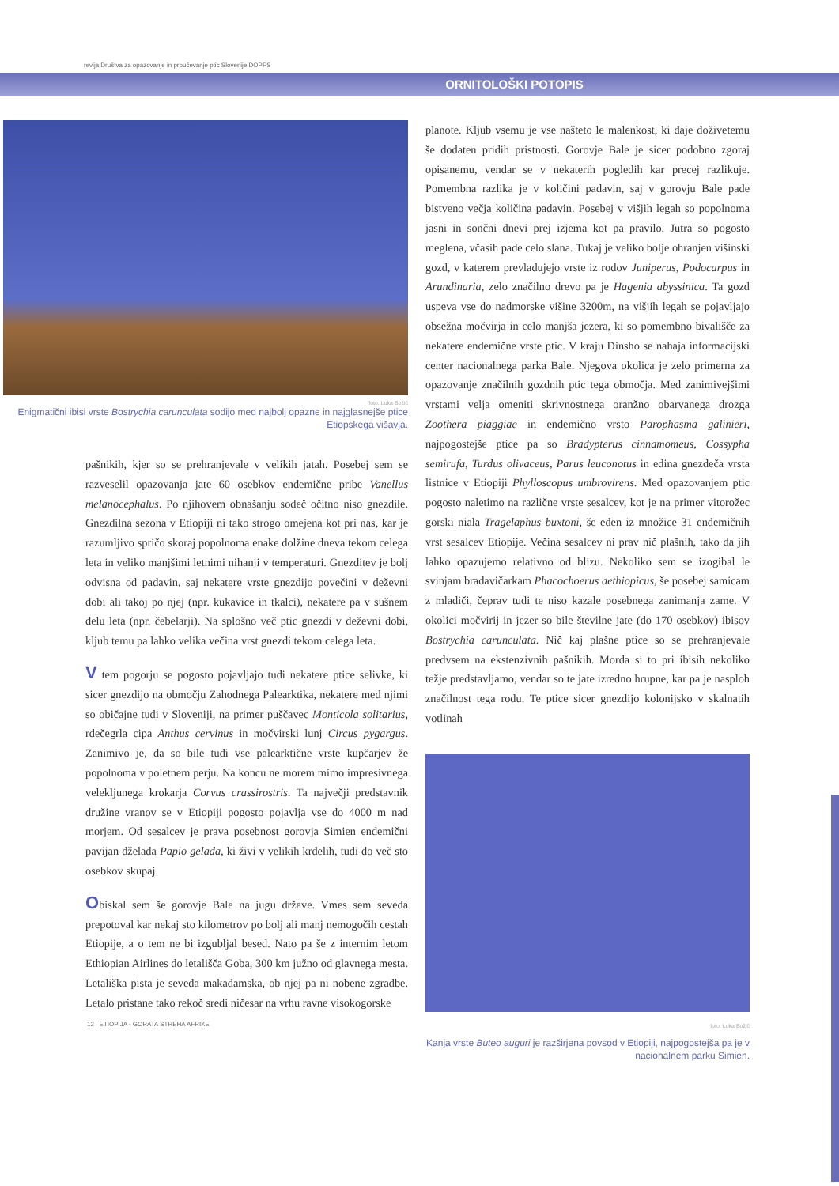revija Društva za opazovanje in proučevanje ptic Slovenije DOPPS
ORNITOLOŠKI POTOPIS
foto: Luka Božič
Enigmatični ibisi vrste Bostrychia carunculata sodijo med najbolj opazne in najglasnejše ptice Etiopskega višavja.
pašnikih, kjer so se prehranjevale v velikih jatah. Posebej sem se razveselil opazovanja jate 60 osebkov endemične pribe Vanellus melanocephalus. Po njihovem obnašanju sodeč očitno niso gnezdile. Gnezdilna sezona v Etiopiji ni tako strogo omejena kot pri nas, kar je razumljivo spričo skoraj popolnoma enake dolžine dneva tekom celega leta in veliko manjšimi letnimi nihanji v temperaturi. Gnezditev je bolj odvisna od padavin, saj nekatere vrste gnezdijo povečini v deževni dobi ali takoj po njej (npr. kukavice in tkalci), nekatere pa v sušnem delu leta (npr. čebelarji). Na splošno več ptic gnezdi v deževni dobi, kljub temu pa lahko velika večina vrst gnezdi tekom celega leta.
V tem pogorju se pogosto pojavljajo tudi nekatere ptice selivke, ki sicer gnezdijo na območju Zahodnega Palearktika, nekatere med njimi so običajne tudi v Sloveniji, na primer puščavec Monticola solitarius, rdečegrla cipa Anthus cervinus in močvirski lunj Circus pygargus. Zanimivo je, da so bile tudi vse palearktične vrste kupčarjev že popolnoma v poletnem perju. Na koncu ne morem mimo impresivnega velekljunega krokarja Corvus crassirostris. Ta največji predstavnik družine vranov se v Etiopiji pogosto pojavlja vse do 4000 m nad morjem. Od sesalcev je prava posebnost gorovja Simien endemični pavijan dželada Papio gelada, ki živi v velikih krdelih, tudi do več sto osebkov skupaj.
Obiskal sem še gorovje Bale na jugu države. Vmes sem seveda prepotoval kar nekaj sto kilometrov po bolj ali manj nemogočih cestah Etiopije, a o tem ne bi izgubljal besed. Nato pa še z internim letom Ethiopian Airlines do letališča Goba, 300 km južno od glavnega mesta. Letališka pista je seveda makadamska, ob njej pa ni nobene zgradbe. Letalo pristane tako rekoč sredi ničesar na vrhu ravne visokogorske
12 ETIOPIJA - GORATA STREHA AFRIKE
planote. Kljub vsemu je vse našteto le malenkost, ki daje doživetemu še dodaten pridih pristnosti. Gorovje Bale je sicer podobno zgoraj opisanemu, vendar se v nekaterih pogledih kar precej razlikuje. Pomembna razlika je v količini padavin, saj v gorovju Bale pade bistveno večja količina padavin. Posebej v višjih legah so popolnoma jasni in sončni dnevi prej izjema kot pa pravilo. Jutra so pogosto meglena, včasih pade celo slana. Tukaj je veliko bolje ohranjen višinski gozd, v katerem prevladujejo vrste iz rodov Juniperus, Podocarpus in Arundinaria, zelo značilno drevo pa je Hagenia abyssinica. Ta gozd uspeva vse do nadmorske višine 3200m, na višjih legah se pojavljajo obsežna močvirja in celo manjša jezera, ki so pomembno bivališče za nekatere endemične vrste ptic. V kraju Dinsho se nahaja informacijski center nacionalnega parka Bale. Njegova okolica je zelo primerna za opazovanje značilnih gozdnih ptic tega območja. Med zanimivejšimi vrstami velja omeniti skrivnostnega oranžno obarvanega drozga Zoothera piaggiae in endemično vrsto Parophasma galinieri, najpogostejše ptice pa so Bradypterus cinnamomeus, Cossypha semirufa, Turdus olivaceus, Parus leuconotus in edina gnezdeča vrsta listnice v Etiopiji Phylloscopus umbrovirens. Med opazovanjem ptic pogosto naletimo na različne vrste sesalcev, kot je na primer vitorožec gorski niala Tragelaphus buxtoni, še eden iz množice 31 endemičnih vrst sesalcev Etiopije. Večina sesalcev ni prav nič plašnih, tako da jih lahko opazujemo relativno od blizu. Nekoliko sem se izogibal le svinjam bradavičarkam Phacochoerus aethiopicus, še posebej samicam z mladiči, čeprav tudi te niso kazale posebnega zanimanja zame. V okolici močvirij in jezer so bile številne jate (do 170 osebkov) ibisov Bostrychia carunculata. Nič kaj plašne ptice so se prehranjevale predvsem na ekstenzivnih pašnikih. Morda si to pri ibisih nekoliko težje predstavljamo, vendar so te jate izredno hrupne, kar pa je nasploh značilnost tega rodu. Te ptice sicer gnezdijo kolonijsko v skalnatih votlinah
foto: Luka Božič
Kanja vrste Buteo auguri je razširjena povsod v Etiopiji, najpogostejša pa je v nacionalnem parku Simien.